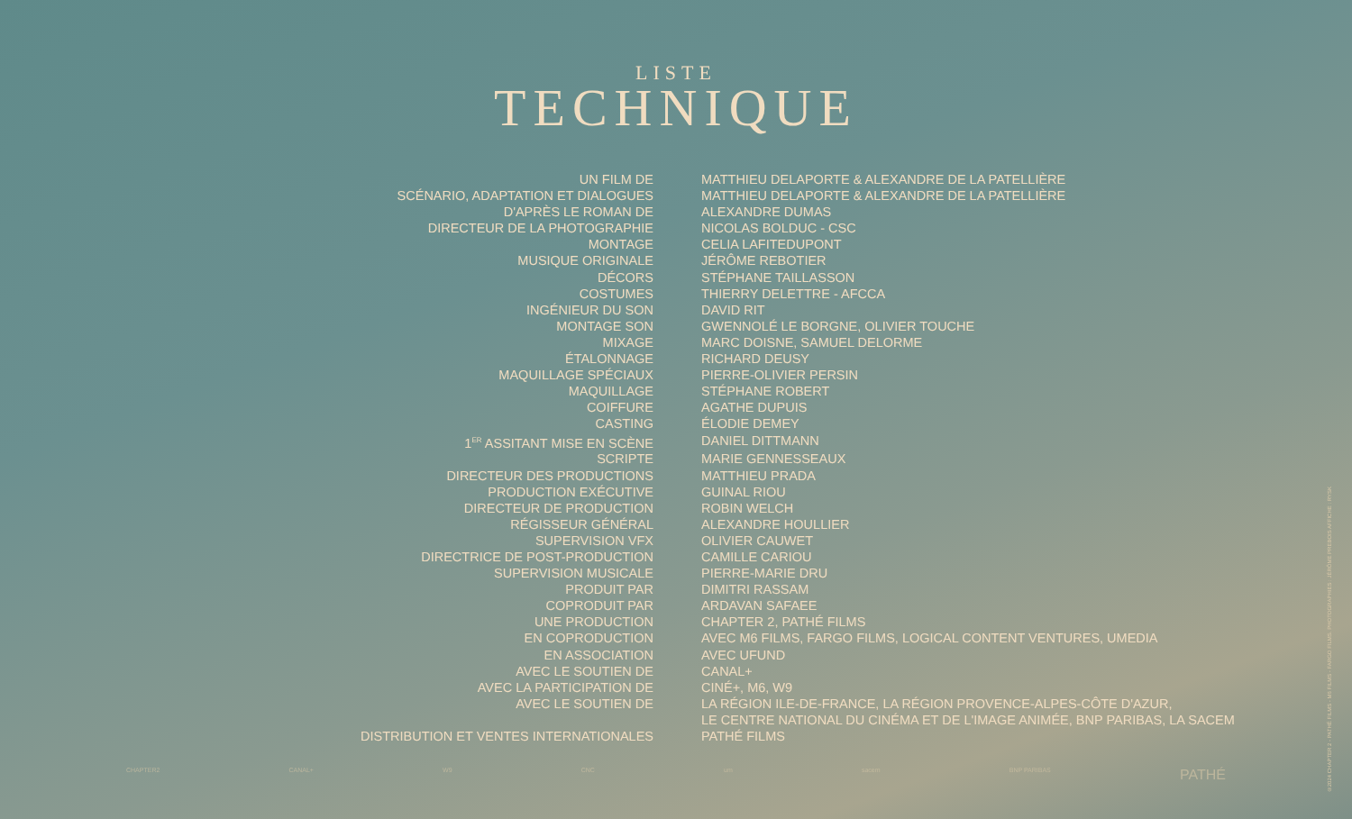LISTE
TECHNIQUE
| UN FILM DE | MATTHIEU DELAPORTE & ALEXANDRE DE LA PATELLIÈRE |
| SCÉNARIO, ADAPTATION ET DIALOGUES | MATTHIEU DELAPORTE & ALEXANDRE DE LA PATELLIÈRE |
| D'APRÈS LE ROMAN DE | ALEXANDRE DUMAS |
| DIRECTEUR DE LA PHOTOGRAPHIE | NICOLAS BOLDUC - CSC |
| MONTAGE | CELIA LAFITEDUPONT |
| MUSIQUE ORIGINALE | JÉRÔME REBOTIER |
| DÉCORS | STÉPHANE TAILLASSON |
| COSTUMES | THIERRY DELETTRE - AFCCA |
| INGÉNIEUR DU SON | DAVID RIT |
| MONTAGE SON | GWENNOLÉ LE BORGNE, OLIVIER TOUCHE |
| MIXAGE | MARC DOISNE, SAMUEL DELORME |
| ÉTALONNAGE | RICHARD DEUSY |
| MAQUILLAGE SPÉCIAUX | PIERRE-OLIVIER PERSIN |
| MAQUILLAGE | STÉPHANE ROBERT |
| COIFFURE | AGATHE DUPUIS |
| CASTING | ÉLODIE DEMEY |
| 1<sup>ER</sup> ASSITANT MISE EN SCÈNE | DANIEL DITTMANN |
| SCRIPTE | MARIE GENNESSEAUX |
| DIRECTEUR DES PRODUCTIONS | MATTHIEU PRADA |
| PRODUCTION EXÉCUTIVE | GUINAL RIOU |
| DIRECTEUR DE PRODUCTION | ROBIN WELCH |
| RÉGISSEUR GÉNÉRAL | ALEXANDRE HOULLIER |
| SUPERVISION VFX | OLIVIER CAUWET |
| DIRECTRICE DE POST-PRODUCTION | CAMILLE CARIOU |
| SUPERVISION MUSICALE | PIERRE-MARIE DRU |
| PRODUIT PAR | DIMITRI RASSAM |
| COPRODUIT PAR | ARDAVAN SAFAEE |
| UNE PRODUCTION | CHAPTER 2, PATHÉ FILMS |
| EN COPRODUCTION | AVEC M6 FILMS, FARGO FILMS, LOGICAL CONTENT VENTURES, UMEDIA |
| EN ASSOCIATION | AVEC UFUND |
| AVEC LE SOUTIEN DE | CANAL+ |
| AVEC LA PARTICIPATION DE | CINÉ+, M6, W9 |
| AVEC LE SOUTIEN DE | LA RÉGION ILE-DE-FRANCE, LA RÉGION PROVENCE-ALPES-CÔTE D'AZUR, LE CENTRE NATIONAL DU CINÉMA ET DE L'IMAGE ANIMÉE, BNP PARIBAS, LA SACEM |
| DISTRIBUTION ET VENTES INTERNATIONALES | PATHÉ FILMS |
CHAPTER2 CANAL+ W9 CNC um sacem BNP PARIBAS PATHÉ
©2024 CHAPTER 2 - PATHÉ FILMS - M6 FILMS - FARGO FILMS. PHOTOGRAPHIES : JÉRÔME PREBOIS AFFICHE : RYSK